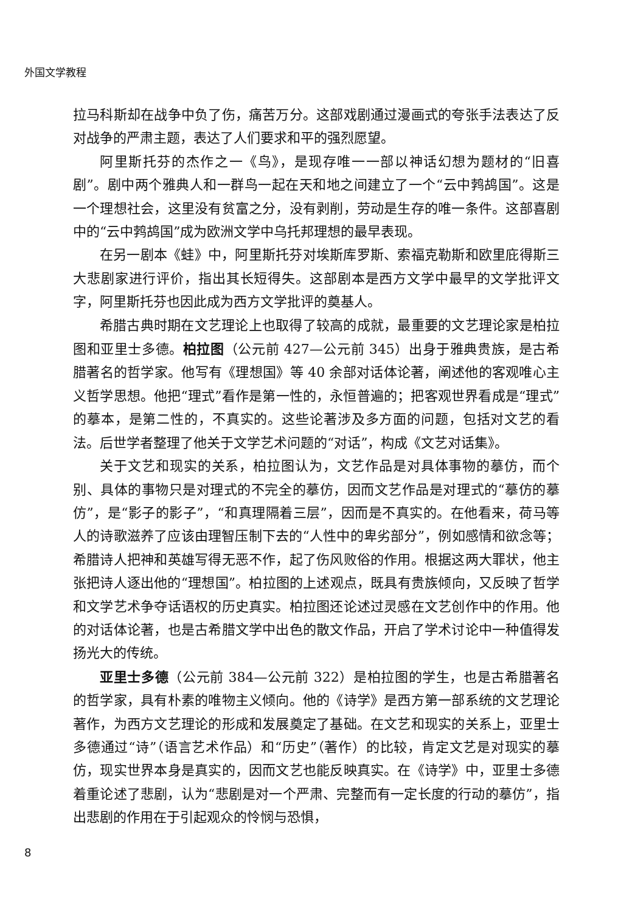外国文学教程
拉马科斯却在战争中负了伤，痛苦万分。这部戏剧通过漫画式的夸张手法表达了反对战争的严肃主题，表达了人们要求和平的强烈愿望。
阿里斯托芬的杰作之一《鸟》，是现存唯一一部以神话幻想为题材的“旧喜剧”。剧中两个雅典人和一群鸟一起在天和地之间建立了一个“云中鹁鸪国”。这是一个理想社会，这里没有贫富之分，没有剥削，劳动是生存的唯一条件。这部喜剧中的“云中鹁鸪国”成为欧洲文学中乌托邦理想的最早表现。
在另一剧本《蛙》中，阿里斯托芬对埃斯库罗斯、索福克勒斯和欧里庇得斯三大悲剧家进行评价，指出其长短得失。这部剧本是西方文学中最早的文学批评文字，阿里斯托芬也因此成为西方文学批评的奠基人。
希腊古典时期在文艺理论上也取得了较高的成就，最重要的文艺理论家是柏拉图和亚里士多德。柏拉图（公元前 427—公元前 345）出身于雅典贵族，是古希腊著名的哲学家。他写有《理想国》等 40 余部对话体论著，阐述他的客观唯心主义哲学思想。他把“理式”看作是第一性的，永恒普遍的；把客观世界看成是“理式”的摹本，是第二性的，不真实的。这些论著涉及多方面的问题，包括对文艺的看法。后世学者整理了他关于文学艺术问题的“对话”，构成《文艺对话集》。
关于文艺和现实的关系，柏拉图认为，文艺作品是对具体事物的摹仿，而个别、具体的事物只是对理式的不完全的摹仿，因而文艺作品是对理式的“摹仿的摹仿”，是“影子的影子”，“和真理隔着三层”，因而是不真实的。在他看来，荷马等人的诗歌滋养了应该由理智压制下去的“人性中的卑劣部分”，例如感情和欲念等；希腊诗人把神和英雄写得无恶不作，起了伤风败俗的作用。根据这两大罪状，他主张把诗人逐出他的“理想国”。柏拉图的上述观点，既具有贵族倾向，又反映了哲学和文学艺术争夺话语权的历史真实。柏拉图还论述过灵感在文艺创作中的作用。他的对话体论著，也是古希腊文学中出色的散文作品，开启了学术讨论中一种值得发扬光大的传统。
亚里士多德（公元前 384—公元前 322）是柏拉图的学生，也是古希腊著名的哲学家，具有朴素的唯物主义倾向。他的《诗学》是西方第一部系统的文艺理论著作，为西方文艺理论的形成和发展奠定了基础。在文艺和现实的关系上，亚里士多德通过“诗”（语言艺术作品）和“历史”（著作）的比较，肯定文艺是对现实的摹仿，现实世界本身是真实的，因而文艺也能反映真实。在《诗学》中，亚里士多德着重论述了悲剧，认为“悲剧是对一个严肃、完整而有一定长度的行动的摹仿”，指出悲剧的作用在于引起观众的怜悯与恐惧，
8